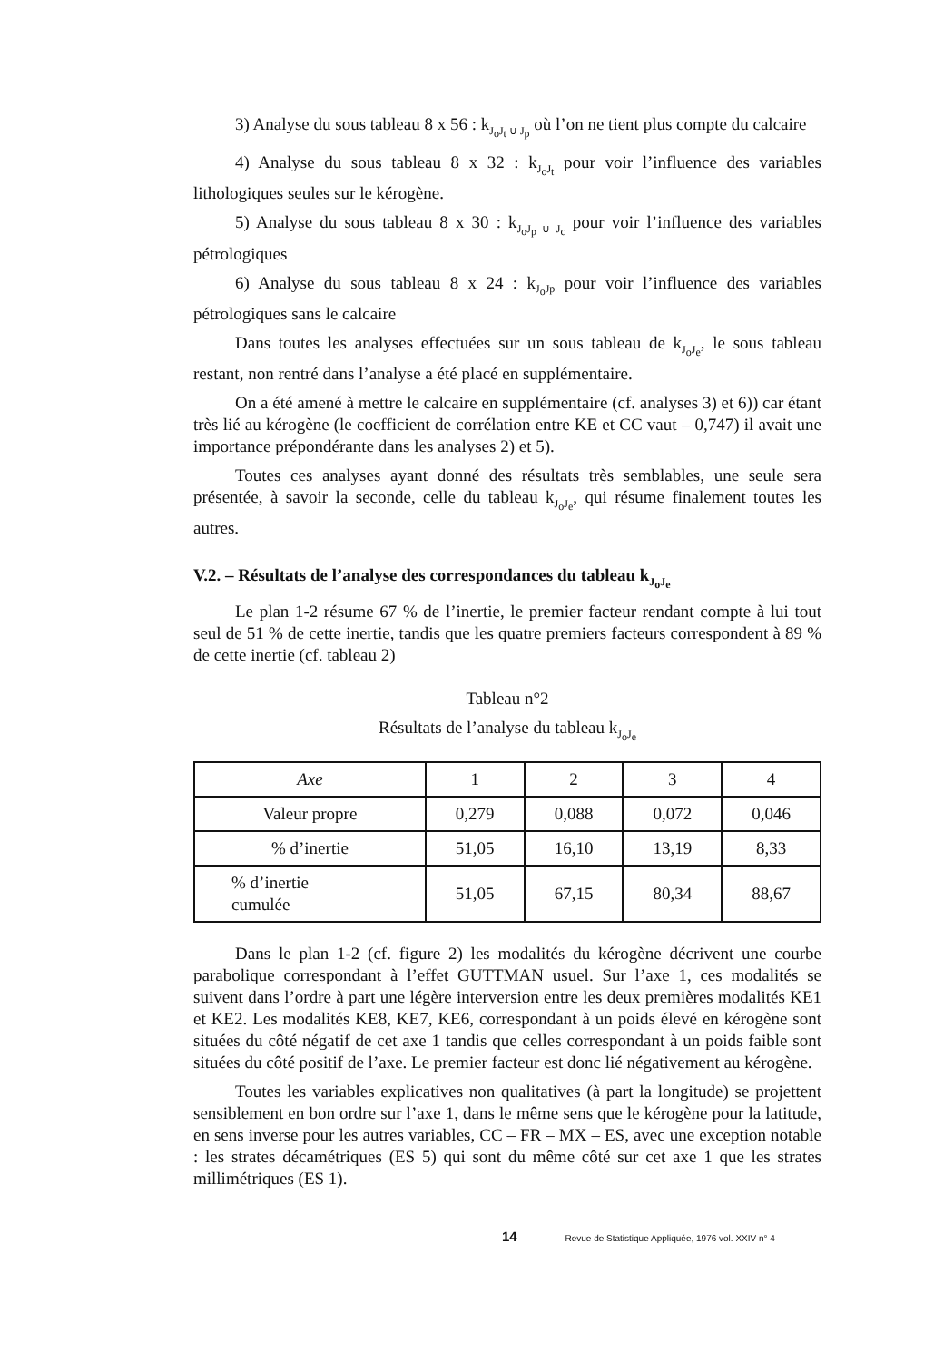3) Analyse du sous tableau 8 x 56 : k<sub>J<sub>o</sub>J<sub>t</sub> ∪ J<sub>p</sub></sub> où l’on ne tient plus compte du calcaire
4) Analyse du sous tableau 8 x 32 : k<sub>J<sub>o</sub>J<sub>t</sub></sub> pour voir l’influence des variables lithologiques seules sur le kérogène.
5) Analyse du sous tableau 8 x 30 : k<sub>J<sub>o</sub>J<sub>p</sub> ∪ J<sub>c</sub></sub> pour voir l’influence des variables pétrologiques
6) Analyse du sous tableau 8 x 24 : k<sub>J<sub>o</sub>Jp</sub> pour voir l’influence des variables pétrologiques sans le calcaire
Dans toutes les analyses effectuées sur un sous tableau de k<sub>J<sub>o</sub>J<sub>e</sub></sub>, le sous tableau restant, non rentré dans l’analyse a été placé en supplémentaire.
On a été amené à mettre le calcaire en supplémentaire (cf. analyses 3) et 6)) car étant très lié au kérogène (le coefficient de corrélation entre KE et CC vaut – 0,747) il avait une importance prépondérante dans les analyses 2) et 5).
Toutes ces analyses ayant donné des résultats très semblables, une seule sera présentée, à savoir la seconde, celle du tableau k<sub>J<sub>o</sub>J<sub>e</sub></sub>, qui résume finalement toutes les autres.
V.2. – Résultats de l’analyse des correspondances du tableau k<sub>J<sub>o</sub>J<sub>e</sub></sub>
Le plan 1-2 résume 67 % de l’inertie, le premier facteur rendant compte à lui tout seul de 51 % de cette inertie, tandis que les quatre premiers facteurs correspondent à 89 % de cette inertie (cf. tableau 2)
Tableau n°2
Résultats de l’analyse du tableau k<sub>J<sub>o</sub>J<sub>e</sub></sub>
| Axe | 1 | 2 | 3 | 4 |
| --- | --- | --- | --- | --- |
| Valeur propre | 0,279 | 0,088 | 0,072 | 0,046 |
| % d’inertie | 51,05 | 16,10 | 13,19 | 8,33 |
| % d’inertie cumulée | 51,05 | 67,15 | 80,34 | 88,67 |
Dans le plan 1-2 (cf. figure 2) les modalités du kérogène décrivent une courbe parabolique correspondant à l’effet GUTTMAN usuel. Sur l’axe 1, ces modalités se suivent dans l’ordre à part une légère interversion entre les deux premières modalités KE1 et KE2. Les modalités KE8, KE7, KE6, correspondant à un poids élevé en kérogène sont situées du côté négatif de cet axe 1 tandis que celles correspondant à un poids faible sont situées du côté positif de l’axe. Le premier facteur est donc lié négativement au kérogène.
Toutes les variables explicatives non qualitatives (à part la longitude) se projettent sensiblement en bon ordre sur l’axe 1, dans le même sens que le kérogène pour la latitude, en sens inverse pour les autres variables, CC – FR – MX – ES, avec une exception notable : les strates décamétriques (ES 5) qui sont du même côté sur cet axe 1 que les strates millimétriques (ES 1).
14 Revue de Statistique Appliquée, 1976 vol. XXIV n° 4